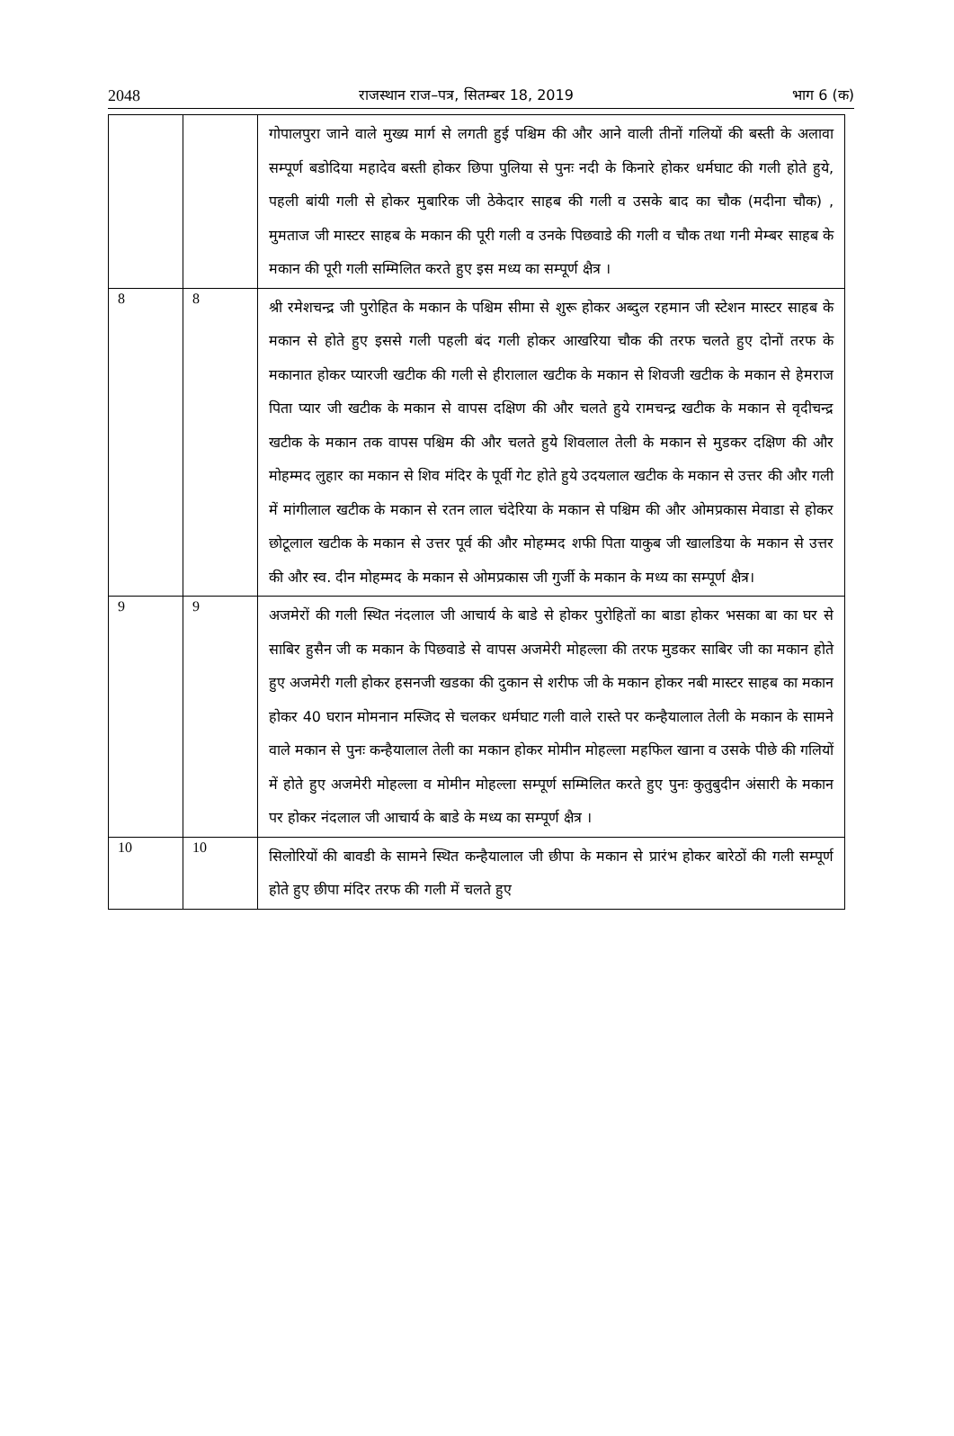2048 राजस्थान राज–पत्र, सितम्बर 18, 2019 भाग 6 (क)
| | | गोपालपुरा जाने वाले मुख्य मार्ग से लगती हुई पश्चिम की और आने वाली तीनों गलियों की बस्ती के अलावा सम्पूर्ण बडोदिया महादेव बस्ती होकर छिपा पुलिया से पुनः नदी के किनारे होकर धर्मघाट की गली होते हुये, पहली बांयी गली से होकर मुबारिक जी ठेकेदार साहब की गली व उसके बाद का चौक (मदीना चौक) , मुमताज जी मास्टर साहब के मकान की पूरी गली व उनके पिछवाडे की गली व चौक तथा गनी मेम्बर साहब के मकान की पूरी गली सम्मिलित करते हुए इस मध्य का सम्पूर्ण क्षैत्र । |
| 8 | 8 | श्री रमेशचन्द्र जी पुरोहित के मकान के पश्चिम सीमा से शुरू होकर अब्दुल रहमान जी स्टेशन मास्टर साहब के मकान से होते हुए इससे गली पहली बंद गली होकर आखरिया चौक की तरफ चलते हुए दोनों तरफ के मकानात होकर प्यारजी खटीक की गली से हीरालाल खटीक के मकान से शिवजी खटीक के मकान से हेमराज पिता प्यार जी खटीक के मकान से वापस दक्षिण की और चलते हुये रामचन्द्र खटीक के मकान से वृदीचन्द्र खटीक के मकान तक वापस पश्चिम की और चलते हुये शिवलाल तेली के मकान से मुडकर दक्षिण की और मोहम्मद लुहार का मकान से शिव मंदिर के पूर्वी गेट होते हुये उदयलाल खटीक के मकान से उत्तर की और गली में मांगीलाल खटीक के मकान से रतन लाल चंदेरिया के मकान से पश्चिम की और ओमप्रकास मेवाडा से होकर छोटूलाल खटीक के मकान से उत्तर पूर्व की और मोहम्मद शफी पिता याकुब जी खालडिया के मकान से उत्तर की और स्व. दीन मोहम्मद के मकान से ओमप्रकास जी गुर्जी के मकान के मध्य का सम्पूर्ण क्षैत्र। |
| 9 | 9 | अजमेरों की गली स्थित नंदलाल जी आचार्य के बाडे से होकर पुरोहितों का बाडा होकर भसका बा का घर से साबिर हुसैन जी क मकान के पिछवाडे से वापस अजमेरी मोहल्ला की तरफ मुडकर साबिर जी का मकान होते हुए अजमेरी गली होकर हसनजी खडका की दुकान से शरीफ जी के मकान होकर नबी मास्टर साहब का मकान होकर 40 घरान मोमनान मस्जिद से चलकर धर्मघाट गली वाले रास्ते पर कन्हैयालाल तेली के मकान के सामने वाले मकान से पुनः कन्हैयालाल तेली का मकान होकर मोमीन मोहल्ला महफिल खाना व उसके पीछे की गलियों में होते हुए अजमेरी मोहल्ला व मोमीन मोहल्ला सम्पूर्ण सम्मिलित करते हुए पुनः कुतुबुदीन अंसारी के मकान पर होकर नंदलाल जी आचार्य के बाडे के मध्य का सम्पूर्ण क्षैत्र । |
| 10 | 10 | सिलोरियों की बावडी के सामने स्थित कन्हैयालाल जी छीपा के मकान से प्रारंभ होकर बारेठों की गली सम्पूर्ण होते हुए छीपा मंदिर तरफ की गली में चलते हुए |